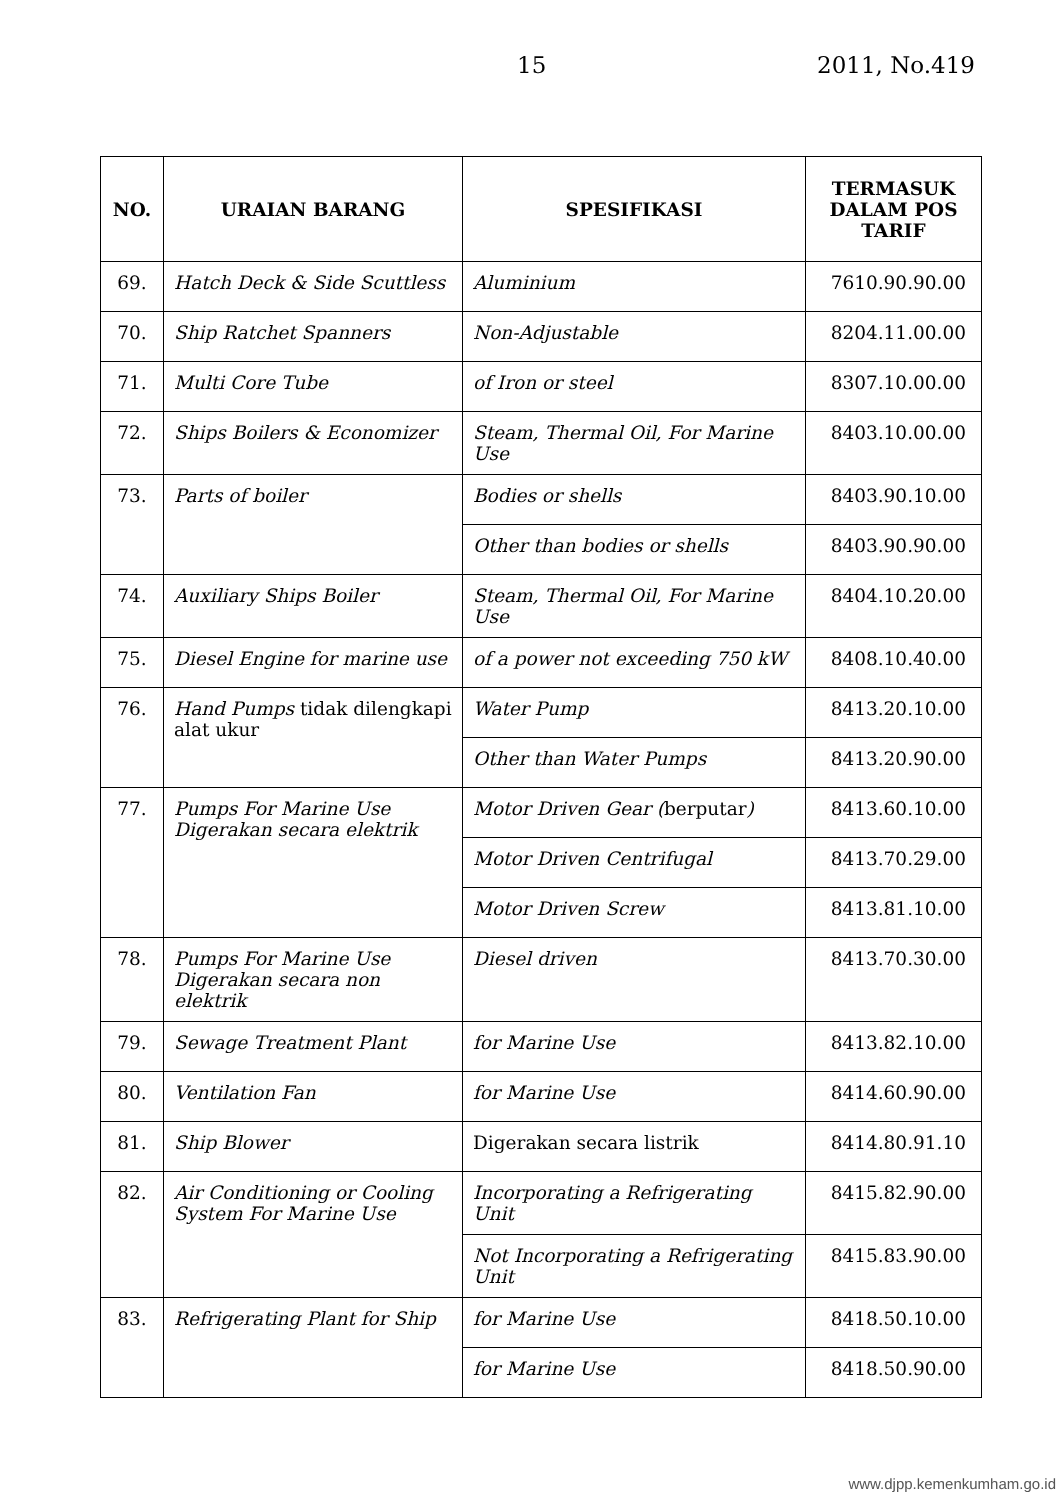15 2011, No.419
| NO. | URAIAN BARANG | SPESIFIKASI | TERMASUK DALAM POS TARIF |
| --- | --- | --- | --- |
| 69. | Hatch Deck & Side Scuttless | Aluminium | 7610.90.90.00 |
| 70. | Ship Ratchet Spanners | Non-Adjustable | 8204.11.00.00 |
| 71. | Multi Core Tube | of Iron or steel | 8307.10.00.00 |
| 72. | Ships Boilers & Economizer | Steam, Thermal Oil, For Marine Use | 8403.10.00.00 |
| 73. | Parts of boiler | Bodies or shells | 8403.90.10.00 |
| | | Other than bodies or shells | 8403.90.90.00 |
| 74. | Auxiliary Ships Boiler | Steam, Thermal Oil, For Marine Use | 8404.10.20.00 |
| 75. | Diesel Engine for marine use | of a power not exceeding 750 kW | 8408.10.40.00 |
| 76. | Hand Pumps tidak dilengkapi alat ukur | Water Pump | 8413.20.10.00 |
| | | Other than Water Pumps | 8413.20.90.00 |
| 77. | Pumps For Marine Use Digerakan secara elektrik | Motor Driven Gear ( berputar ) | 8413.60.10.00 |
| | | Motor Driven Centrifugal | 8413.70.29.00 |
| | | Motor Driven Screw | 8413.81.10.00 |
| 78. | Pumps For Marine Use Digerakan secara non elektrik | Diesel driven | 8413.70.30.00 |
| 79. | Sewage Treatment Plant | for Marine Use | 8413.82.10.00 |
| 80. | Ventilation Fan | for Marine Use | 8414.60.90.00 |
| 81. | Ship Blower | Digerakan secara listrik | 8414.80.91.10 |
| 82. | Air Conditioning or Cooling System For Marine Use | Incorporating a Refrigerating Unit | 8415.82.90.00 |
| | | Not Incorporating a Refrigerating Unit | 8415.83.90.00 |
| 83. | Refrigerating Plant for Ship | for Marine Use | 8418.50.10.00 |
| | | for Marine Use | 8418.50.90.00 |
www.djpp.kemenkumham.go.id